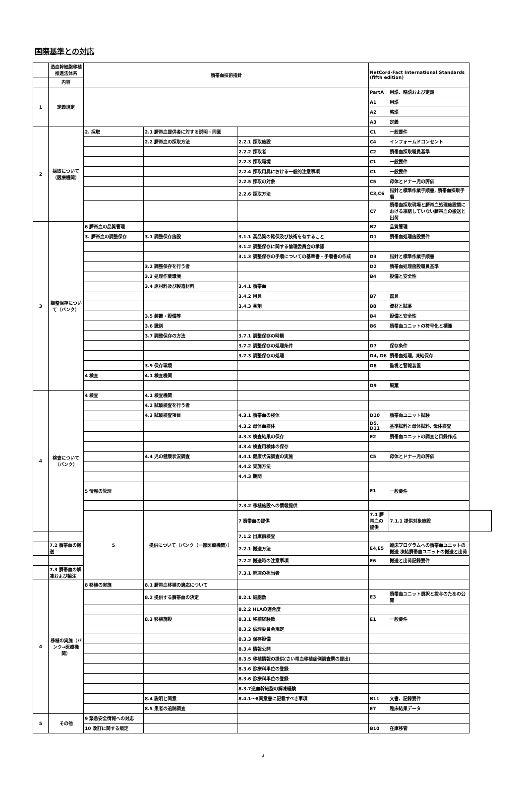国際基準との対応
| | 造血幹細胞移植推進法体系 | 臍帯血技術指針 | | | NetCord-Fact International Standards (fifth edition) | | | |
| | 内容 | | | | | | | |
| 1 | 定義規定 | | | | PartA | 用語、略語および定義 | | |
| | | | | | A1 | 用語 | | |
| | | | | | A2 | 略語 | | |
| | | | | | A3 | 定義 | | |
| 2 | 採取について（医療機関） | 2. 採取 | 2.1 臍帯血提供者に対する説明・同意 | | C1 | 一般要件 | | |
| | | | 2.2 臍帯血の採取方法 | 2.2.1 採取施設 | C4 | インフォームドコンセント | | |
| | | | | 2.2.2 採取者 | C2 | 臍帯血採取職員基準 | | |
| | | | | 2.2.3 採取環境 | C1 | 一般要件 | | |
| | | | | 2.2.4 採取用具における一般的注意事項 | C1 | 一般要件 | | |
| | | | | 2.2.5 採取の対象 | C5 | 母体とドナー児の評価 | | |
| | | | | 2.2.6 採取方法 | C3,C6 | 指針と標準作業手順書, 臍帯血採取手順 | | |
| | | | | | C7 | 臍帯血採取現場と臍帯血処理施設間における凍結していない臍帯血の搬送と出荷 | | |
| 3 | 調整保存について（バンク） | 6 臍帯血の品質管理 | | | B2 | 品質管理 | | |
| | | 3. 臍帯血の調整保存 | 3.1 調整保存施設 | 3.1.1 高品質の確保及び技術を有すること | D1 | 臍帯血処理施設要件 | | |
| | | | | 3.1.2 調整保存に関する倫理委員会の承認 | | | | |
| | | | | 3.1.3 調整保存の手順についての基準書・手順書の作成 | D3 | 指針と標準作業手順書 | | |
| | | | 3.2 調整保存を行う者 | | D2 | 臍帯血処理施設職員基準 | | |
| | | | 3.3 処理作業環境 | | B4 | 設備と安全性 | | |
| | | | 3.4 原材料及び製造材料 | 3.4.1 臍帯血 | | | | |
| | | | | 3.4.2 用具 | B7 | 器具 | | |
| | | | | 3.4.3 薬剤 | B8 | 資材と試薬 | | |
| | | | 3.5 装置・設備等 | | B4 | 設備と安全性 | | |
| | | | 3.6 識別 | | B6 | 臍帯血ユニットの符号化と標識 | | |
| | | | 3.7 調整保存の方法 | 3.7.1 調整保存の時期 | | | | |
| | | | | 3.7.2 調整保存の処理条件 | D7 | 保存条件 | | |
| | | | | 3.7.3 調整保存の処理 | D4, D6 | 臍帯血処理, 凍結保存 | | |
| | | | 3.9 保存環境 | | D8 | 監視と警報装置 | | |
| | | 4 検査 | 4.1 検査機関 | | | | | |
| | | | | | D9 | 廃棄 | | |
| 4 | 検査について（バンク） | 4 検査 | 4.1 検査機関 | | | | | |
| | | | 4.2 試験検査を行う者 | | | | | |
| | | | 4.3 試験検査項目 | 4.3.1 臍帯血の検体 | D10 | 臍帯血ユニット試験 | | |
| | | | | 4.3.2 母体血検体 | D5, D11 | 基準試料と母体試料, 母体検査 | | |
| | | | | 4.3.3 検査結果の保存 | E2 | 臍帯血ユニットの調査と目録作成 | | |
| | | | | 4.3.4 検査用検体の保存 | | | | |
| | | | 4.4 児の健康状況調査 | 4.4.1 健康状況調査の実施 | C5 | 母体とドナー児の評価 | | |
| | | | | 4.4.2 実施方法 | | | | |
| | | | | 4.4.3 期間 | | | | |
| | | 5 情報の管理 | | | E1 | 一般要件 | | |
| | | | | 7.3.2 移植施設への情報提供 | | | | |
| | | 5 | 提供について（バンク（一部医療機関）） | 7 臍帯血の提供 | 7.1 臍帯血の提供 | 7.1.1 提供対象施設 | | |
| | | | | 7.1.2 出庫前検査 | | | | |
| | 7.2 臍帯血の搬送 | | | 7.2.1 搬送方法 | E4,E5 | 臨床プログラムへの臍帯血ユニットの搬送 凍結臍帯血ユニットの搬送と出荷 | | |
| | | | | 7.2.2 搬送時の注意事項 | E6 | 搬送と出荷記録要件 | | |
| | 7.3 臍帯血の解凍および輸注 | | | 7.3.1 解凍の担当者 | | | | |
| 4 | 移植の実施（バンク→医療機関） | 8 移植の実施 | 8.1 臍帯血移植の適応について | | | | | |
| | | | 8.2 提供する臍帯血の決定 | 8.2.1 細胞数 | E3 | 臍帯血ユニット選択と投与のための公開 | | |
| | | | | 8.2.2 HLAの適合度 | | | | |
| | | | 8.3 移植施設 | 8.3.1 移植経験数 | E1 | 一般要件 | | |
| | | | | 8.3.2 倫理委員会規定 | | | | |
| | | | | 8.3.3 保存設備 | | | | |
| | | | | 8.3.4 情報公開 | | | | |
| | | | | 8.3.5 移植情報の提供(さい帯血移植症例調査票の提出) | | | | |
| | | | | 8.3.6 診療科単位の登録 | | | | |
| | | | | 8.3.6 診療科単位の登録 | | | | |
| | | | | 8.3.7造血幹細胞の解凍経験 | | | | |
| | | | 8.4 説明と同意 | 8.4.1～8同意書に記載すべき事項 | B11 | 文書、記録要件 | | |
| | | | 8.5 患者の追跡調査 | | E7 | 臨床結果データ | | |
| 5 | その他 | 9 緊急安全情報への対応 | | | | | | |
| | | 10 改訂に関する規定 | | | B10 | 在庫移管 | | |
3